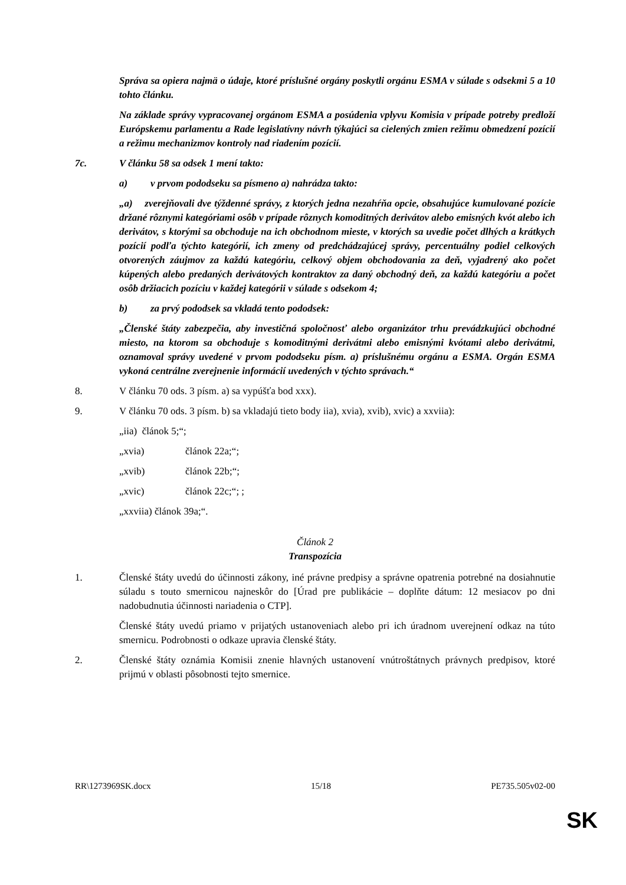Správa sa opiera najmä o údaje, ktoré príslušné orgány poskytli orgánu ESMA v súlade s odsekmi 5 a 10 tohto článku.
Na základe správy vypracovanej orgánom ESMA a posúdenia vplyvu Komisia v prípade potreby predloží Európskemu parlamentu a Rade legislatívny návrh týkajúci sa cielených zmien režimu obmedzení pozícií a režimu mechanizmov kontroly nad riadením pozícií.
7c. V článku 58 sa odsek 1 mení takto:
a) v prvom pododseku sa písmeno a) nahrádza takto:
„a) zverejňovali dve týždenné správy, z ktorých jedna nezahŕňa opcie, obsahujúce kumulované pozície držané rôznymi kategóriami osôb v prípade rôznych komoditných derivátov alebo emisných kvót alebo ich derivátov, s ktorými sa obchoduje na ich obchodnom mieste, v ktorých sa uvedie počet dlhých a krátkych pozícií podľa týchto kategórií, ich zmeny od predchádzajúcej správy, percentuálny podiel celkových otvorených záujmov za každú kategóriu, celkový objem obchodovania za deň, vyjadrený ako počet kúpených alebo predaných derivátových kontraktov za daný obchodný deň, za každú kategóriu a počet osôb držiacich pozíciu v každej kategórii v súlade s odsekom 4;
b) za prvý pododsek sa vkladá tento pododsek:
„Členské štáty zabezpečia, aby investičná spoločnosť alebo organizátor trhu prevádzkujúci obchodné miesto, na ktorom sa obchoduje s komoditnými derivátmi alebo emisnými kvótami alebo derivátmi, oznamoval správy uvedené v prvom pododseku písm. a) príslušnému orgánu a ESMA. Orgán ESMA vykoná centrálne zverejnenie informácií uvedených v týchto správach.“
8. V článku 70 ods. 3 písm. a) sa vypúšťa bod xxx).
9. V článku 70 ods. 3 písm. b) sa vkladajú tieto body iia), xvia), xvib), xvic) a xxviia):
„iia) článok 5;“;
„xvia) článok 22a;“;
„xvib) článok 22b;“;
„xvic) článok 22c;“; ;
„xxviia) článok 39a;“.
Článok 2
Transpozícia
1. Členské štáty uvedú do účinnosti zákony, iné právne predpisy a správne opatrenia potrebné na dosiahnutie súladu s touto smernicou najneskôr do [Úrad pre publikácie – doplňte dátum: 12 mesiacov po dni nadobudnutia účinnosti nariadenia o CTP].
Členské štáty uvedú priamo v prijatých ustanoveniach alebo pri ich úradnom uverejnení odkaz na túto smernicu. Podrobnosti o odkaze upravia členské štáty.
2. Členské štáty oznámia Komisii znenie hlavných ustanovení vnútroštátnych právnych predpisov, ktoré prijmú v oblasti pôsobnosti tejto smernice.
RR\1273969SK.docx 15/18 PE735.505v02-00
SK